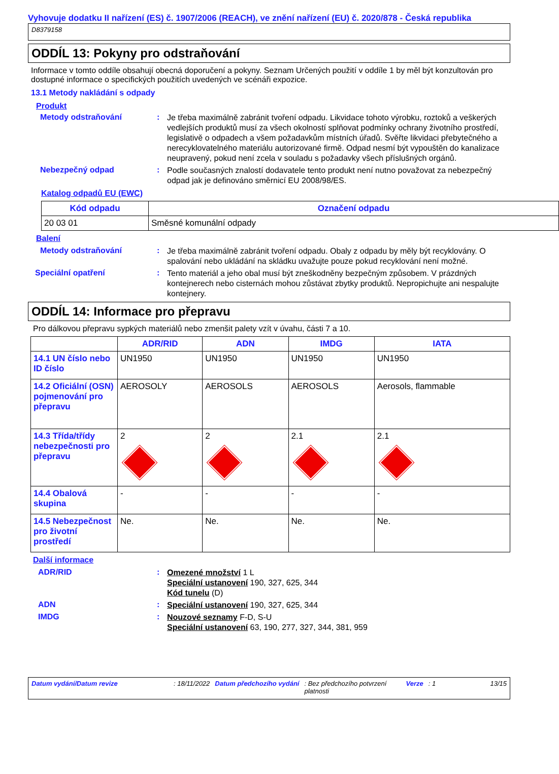Vyhovuje dodatku II nařízení (ES) č. 1907/2006 (REACH), ve znění nařízení (EU) č. 2020/878 - Česká republika
D8379158
ODDÍL 13: Pokyny pro odstraňování
Informace v tomto oddíle obsahují obecná doporučení a pokyny. Seznam Určených použití v oddíle 1 by měl být konzultován pro dostupné informace o specifických použitích uvedených ve scénáři expozice.
13.1 Metody nakládání s odpady
Produkt
Metody odstraňování :
Je třeba maximálně zabránit tvoření odpadu. Likvidace tohoto výrobku, roztoků a veškerých vedlejších produktů musí za všech okolností splňovat podmínky ochrany životního prostředí, legislativě o odpadech a všem požadavkům místních úřadů. Svěřte likvidaci přebytečného a nerecyklovatelného materiálu autorizované firmě. Odpad nesmí být vypouštěn do kanalizace neupravený, pokud není zcela v souladu s požadavky všech příslušných orgánů.
Nebezpečný odpad :
Podle současných znalostí dodavatele tento produkt není nutno považovat za nebezpečný odpad jak je definováno směrnicí EU 2008/98/ES.
Katalog odpadů EU (EWC)
| Kód odpadu | Označení odpadu |
| --- | --- |
| 20 03 01 | Směsné komunální odpady |
Balení
Metody odstraňování :
Je třeba maximálně zabránit tvoření odpadu. Obaly z odpadu by měly být recyklovány. O spalování nebo ukládání na skládku uvažujte pouze pokud recyklování není možné.
Speciální opatření :
Tento materiál a jeho obal musí být zneškodněny bezpečným způsobem. V prázdných kontejnerech nebo cisternách mohou zůstávat zbytky produktů. Nepropichujte ani nespalujte kontejnery.
ODDÍL 14: Informace pro přepravu
Pro dálkovou přepravu sypkých materiálů nebo zmenšit palety vzít v úvahu, části 7 a 10.
| | ADR/RID | ADN | IMDG | IATA |
| --- | --- | --- | --- | --- |
| 14.1 UN číslo nebo ID číslo | UN1950 | UN1950 | UN1950 | UN1950 |
| 14.2 Oficiální (OSN) pojmenování pro přepravu | AEROSOLY | AEROSOLS | AEROSOLS | Aerosols, flammable |
| 14.3 Třída/třídy nebezpečnosti pro přepravu | 2 | 2 | 2.1 | 2.1 |
| 14.4 Obalová skupina | - | - | - | - |
| 14.5 Nebezpečnost pro životní prostředí | Ne. | Ne. | Ne. | Ne. |
Další informace
ADR/RID :
Omezené množství 1 L
Speciální ustanovení 190, 327, 625, 344
Kód tunelu (D)
ADN :
Speciální ustanovení 190, 327, 625, 344
IMDG :
Nouzové seznamy F-D, S-U
Speciální ustanovení 63, 190, 277, 327, 344, 381, 959
Datum vydání/Datum revize: 18/11/2022 Datum předchozího vydání: Bez předchozího potvrzení platnosti Verze: 1 13/15